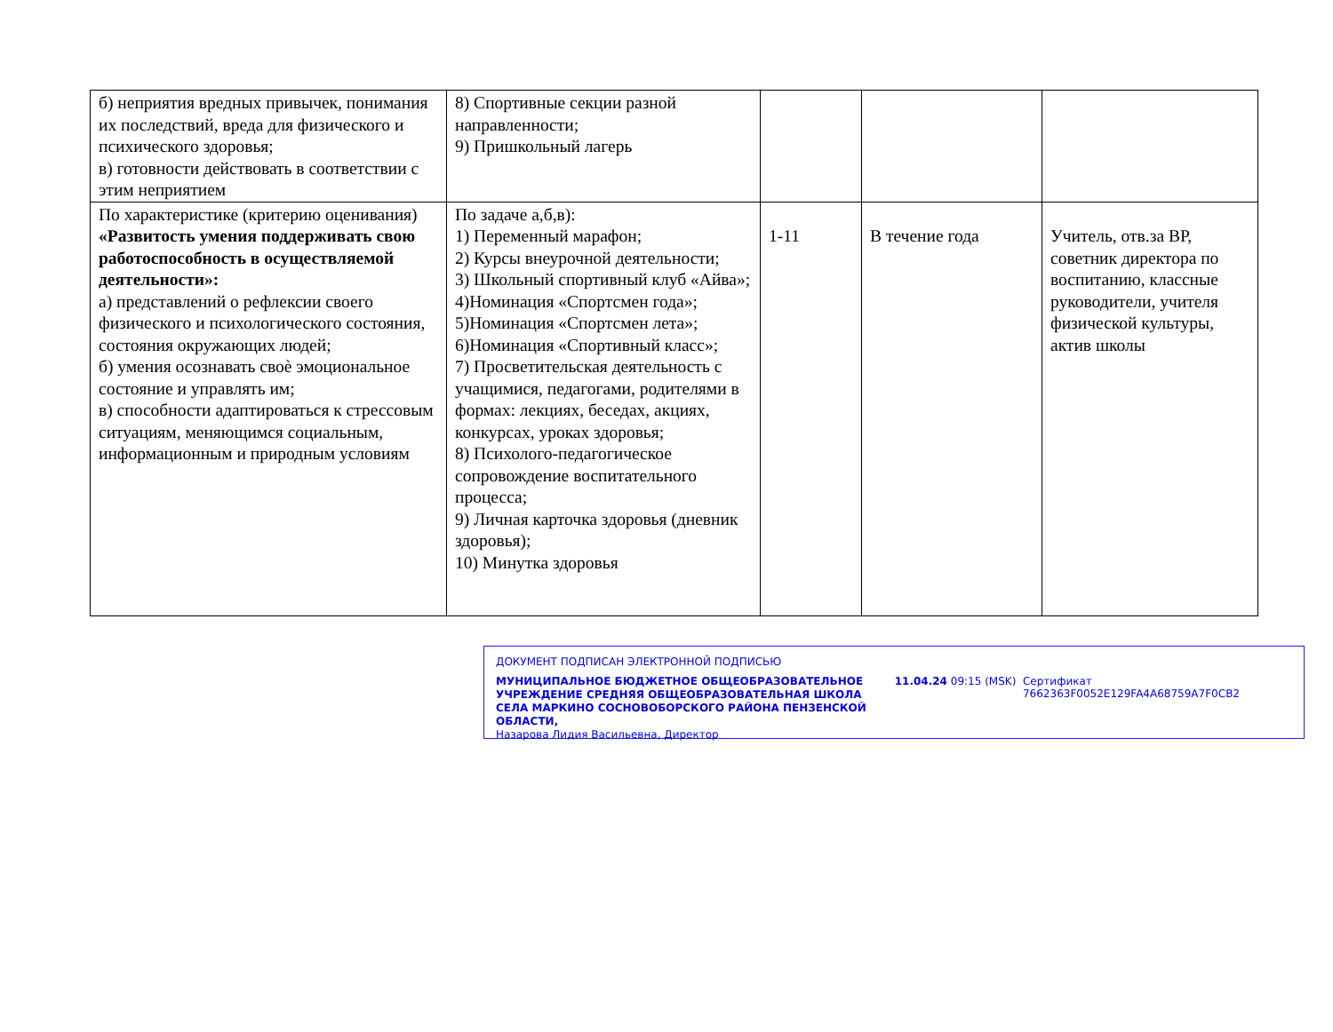| б) неприятия вредных привычек, понимания их последствий, вреда для физического и психического здоровья; в) готовности действовать в соответствии с этим неприятием | 8) Спортивные секции разной направленности; 9) Пришкольный лагерь | | | |
| По характеристике (критерию оценивания) «Развитость умения поддерживать свою работоспособность в осуществляемой деятельности»: а) представлений о рефлексии своего физического и психологического состояния, состояния окружающих людей; б) умения осознавать своѐ эмоциональное состояние и управлять им; в) способности адаптироваться к стрессовым ситуациям, меняющимся социальным, информационным и природным условиям | По задаче а,б,в): 1) Переменный марафон; 2) Курсы внеурочной деятельности; 3) Школьный спортивный клуб «Айва»; 4)Номинация «Спортсмен года»; 5)Номинация «Спортсмен лета»; 6)Номинация «Спортивный класс»; 7) Просветительская деятельность с учащимися, педагогами, родителями в формах: лекциях, беседах, акциях, конкурсах, уроках здоровья; 8) Психолого-педагогическое сопровождение воспитательного процесса; 9) Личная карточка здоровья (дневник здоровья); 10) Минутка здоровья | 1-11 | В течение года | Учитель, отв.за ВР, советник директора по воспитанию, классные руководители, учителя физической культуры, актив школы |
ДОКУМЕНТ ПОДПИСАН ЭЛЕКТРОННОЙ ПОДПИСЬЮ
МУНИЦИПАЛЬНОЕ БЮДЖЕТНОЕ ОБЩЕОБРАЗОВАТЕЛЬНОЕ УЧРЕЖДЕНИЕ СРЕДНЯЯ ОБЩЕОБРАЗОВАТЕЛЬНАЯ ШКОЛА СЕЛА МАРКИНО СОСНОВОБОРСКОГО РАЙОНА ПЕНЗЕНСКОЙ ОБЛАСТИ,
Назарова Лидия Васильевна, Директор
11.04.24 09:15 (MSK) Сертификат 7662363F0052E129FA4A68759A7F0CB2